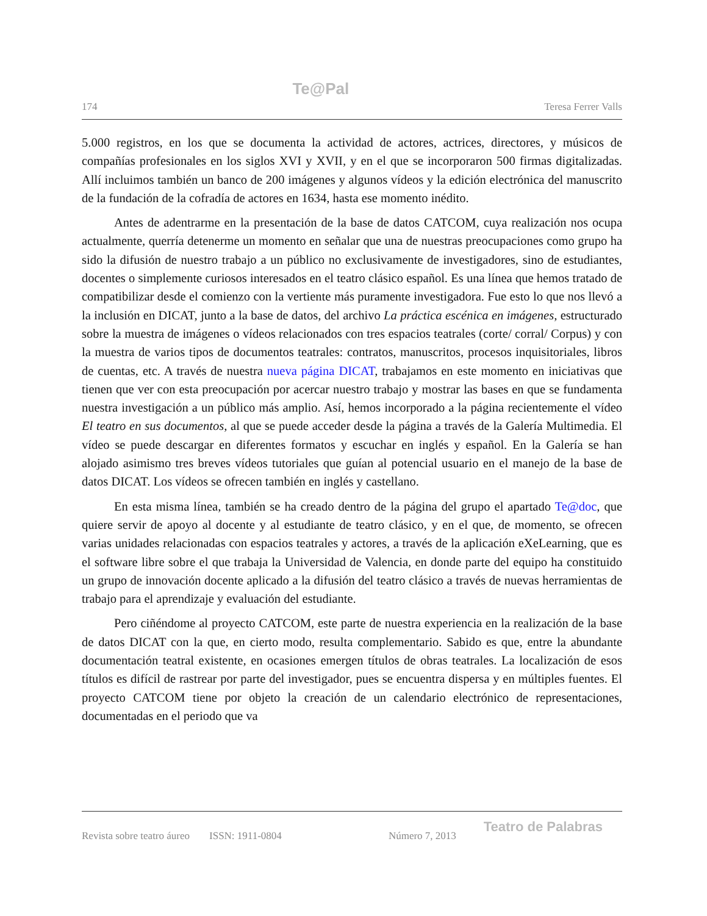174 Te@Pal Teresa Ferrer Valls
5.000 registros, en los que se documenta la actividad de actores, actrices, directores, y músicos de compañías profesionales en los siglos XVI y XVII, y en el que se incorporaron 500 firmas digitalizadas. Allí incluimos también un banco de 200 imágenes y algunos vídeos y la edición electrónica del manuscrito de la fundación de la cofradía de actores en 1634, hasta ese momento inédito.
Antes de adentrarme en la presentación de la base de datos CATCOM, cuya realización nos ocupa actualmente, querría detenerme un momento en señalar que una de nuestras preocupaciones como grupo ha sido la difusión de nuestro trabajo a un público no exclusivamente de investigadores, sino de estudiantes, docentes o simplemente curiosos interesados en el teatro clásico español. Es una línea que hemos tratado de compatibilizar desde el comienzo con la vertiente más puramente investigadora. Fue esto lo que nos llevó a la inclusión en DICAT, junto a la base de datos, del archivo La práctica escénica en imágenes, estructurado sobre la muestra de imágenes o vídeos relacionados con tres espacios teatrales (corte/ corral/ Corpus) y con la muestra de varios tipos de documentos teatrales: contratos, manuscritos, procesos inquisitoriales, libros de cuentas, etc. A través de nuestra nueva página DICAT, trabajamos en este momento en iniciativas que tienen que ver con esta preocupación por acercar nuestro trabajo y mostrar las bases en que se fundamenta nuestra investigación a un público más amplio. Así, hemos incorporado a la página recientemente el vídeo El teatro en sus documentos, al que se puede acceder desde la página a través de la Galería Multimedia. El vídeo se puede descargar en diferentes formatos y escuchar en inglés y español. En la Galería se han alojado asimismo tres breves vídeos tutoriales que guían al potencial usuario en el manejo de la base de datos DICAT. Los vídeos se ofrecen también en inglés y castellano.
En esta misma línea, también se ha creado dentro de la página del grupo el apartado Te@doc, que quiere servir de apoyo al docente y al estudiante de teatro clásico, y en el que, de momento, se ofrecen varias unidades relacionadas con espacios teatrales y actores, a través de la aplicación eXeLearning, que es el software libre sobre el que trabaja la Universidad de Valencia, en donde parte del equipo ha constituido un grupo de innovación docente aplicado a la difusión del teatro clásico a través de nuevas herramientas de trabajo para el aprendizaje y evaluación del estudiante.
Pero ciñéndome al proyecto CATCOM, este parte de nuestra experiencia en la realización de la base de datos DICAT con la que, en cierto modo, resulta complementario. Sabido es que, entre la abundante documentación teatral existente, en ocasiones emergen títulos de obras teatrales. La localización de esos títulos es difícil de rastrear por parte del investigador, pues se encuentra dispersa y en múltiples fuentes. El proyecto CATCOM tiene por objeto la creación de un calendario electrónico de representaciones, documentadas en el periodo que va
Revista sobre teatro áureo ISSN: 1911-0804 Número 7, 2013 Teatro de Palabras